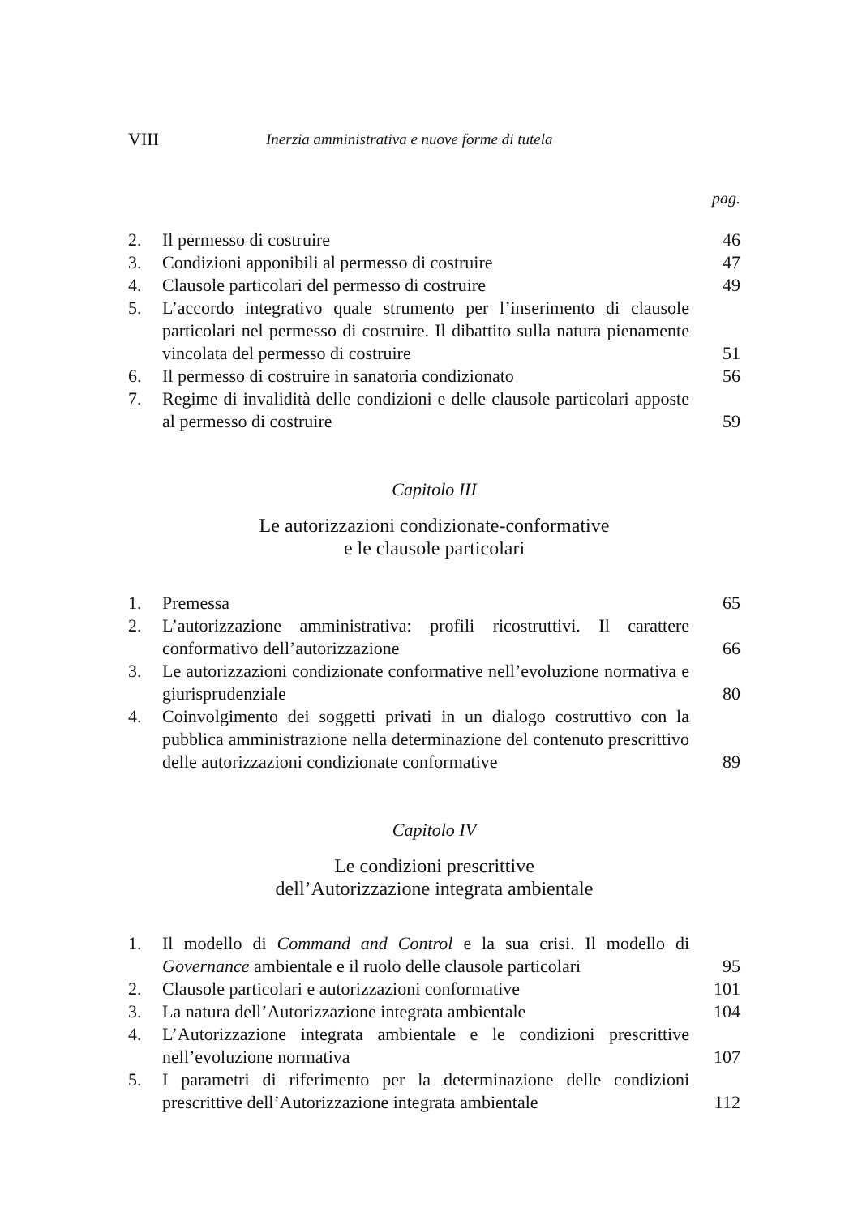VIII Inerzia amministrativa e nuove forme di tutela
pag.
2. Il permesso di costruire 46
3. Condizioni apponibili al permesso di costruire 47
4. Clausole particolari del permesso di costruire 49
5. L’accordo integrativo quale strumento per l’inserimento di clausole particolari nel permesso di costruire. Il dibattito sulla natura pienamente vincolata del permesso di costruire 51
6. Il permesso di costruire in sanatoria condizionato 56
7. Regime di invalidità delle condizioni e delle clausole particolari apposte al permesso di costruire 59
Capitolo III
Le autorizzazioni condizionate-conformative
e le clausole particolari
1. Premessa 65
2. L’autorizzazione amministrativa: profili ricostruttivi. Il carattere conformativo dell’autorizzazione 66
3. Le autorizzazioni condizionate conformative nell’evoluzione normativa e giurisprudenziale 80
4. Coinvolgimento dei soggetti privati in un dialogo costruttivo con la pubblica amministrazione nella determinazione del contenuto prescrittivo delle autorizzazioni condizionate conformative 89
Capitolo IV
Le condizioni prescrittive
dell’Autorizzazione integrata ambientale
1. Il modello di Command and Control e la sua crisi. Il modello di Governance ambientale e il ruolo delle clausole particolari 95
2. Clausole particolari e autorizzazioni conformative 101
3. La natura dell’Autorizzazione integrata ambientale 104
4. L’Autorizzazione integrata ambientale e le condizioni prescrittive nell’evoluzione normativa 107
5. I parametri di riferimento per la determinazione delle condizioni prescrittive dell’Autorizzazione integrata ambientale 112